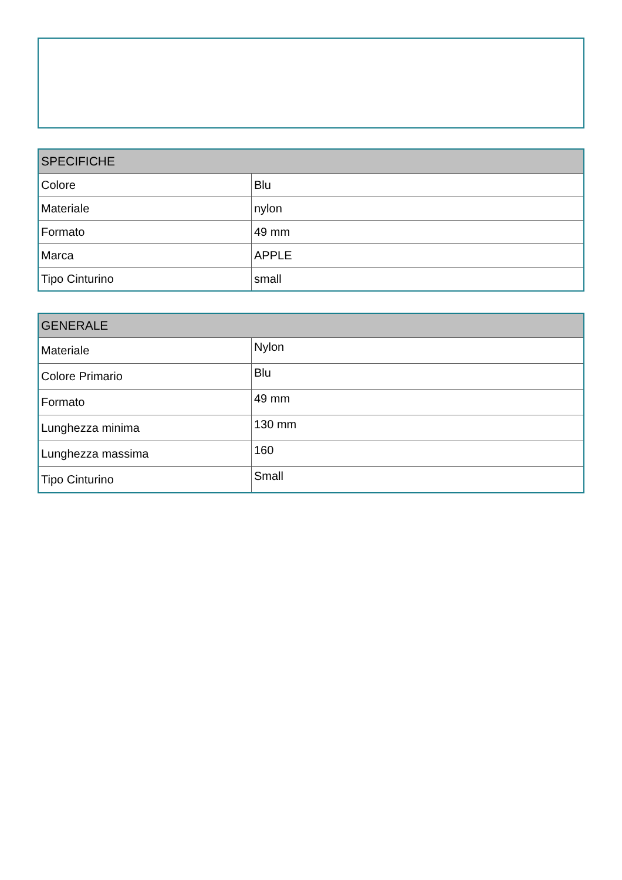| SPECIFICHE | |
| --- | --- |
| Colore | Blu |
| Materiale | nylon |
| Formato | 49 mm |
| Marca | APPLE |
| Tipo Cinturino | small |
| GENERALE | |
| --- | --- |
| Materiale | Nylon |
| Colore Primario | Blu |
| Formato | 49 mm |
| Lunghezza minima | 130 mm |
| Lunghezza massima | 160 |
| Tipo Cinturino | Small |